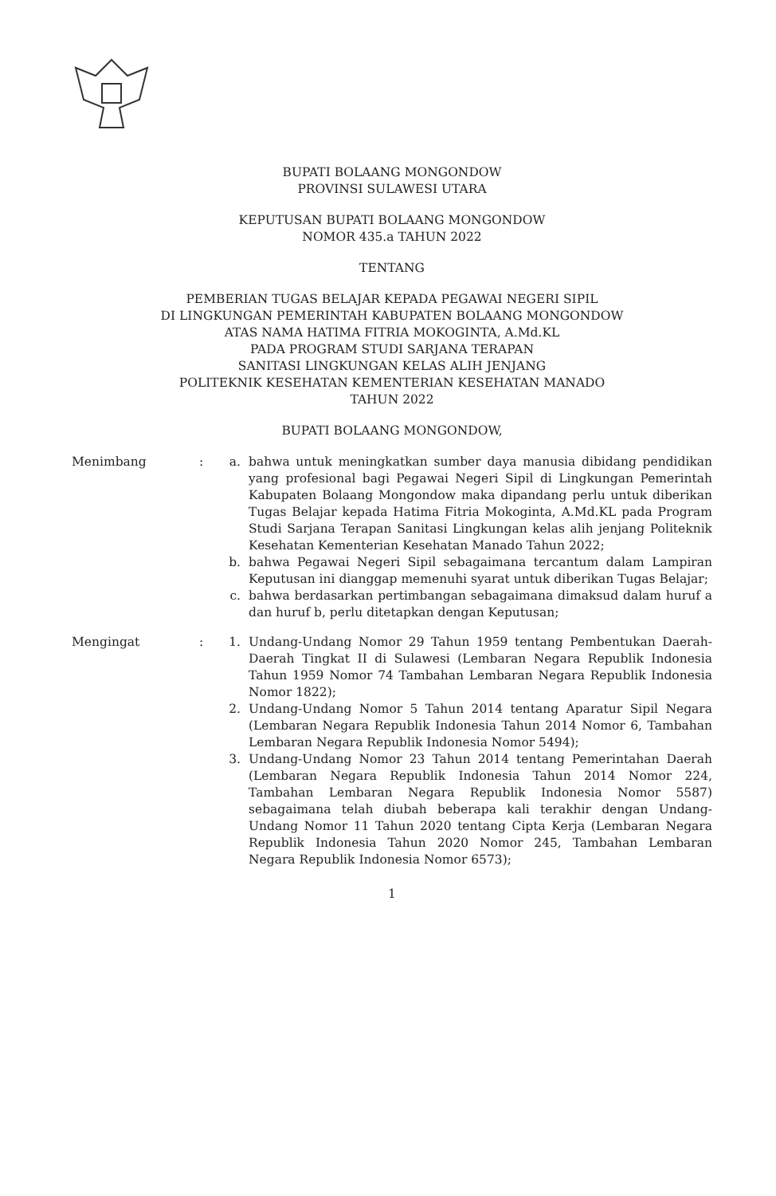BUPATI BOLAANG MONGONDOW
PROVINSI SULAWESI UTARA
KEPUTUSAN BUPATI BOLAANG MONGONDOW
NOMOR 435.a TAHUN 2022
TENTANG
PEMBERIAN TUGAS BELAJAR KEPADA PEGAWAI NEGERI SIPIL
DI LINGKUNGAN PEMERINTAH KABUPATEN BOLAANG MONGONDOW
ATAS NAMA HATIMA FITRIA MOKOGINTA, A.Md.KL
PADA PROGRAM STUDI SARJANA TERAPAN
SANITASI LINGKUNGAN KELAS ALIH JENJANG
POLITEKNIK KESEHATAN KEMENTERIAN KESEHATAN MANADO
TAHUN 2022
BUPATI BOLAANG MONGONDOW,
Menimbang : a. bahwa untuk meningkatkan sumber daya manusia dibidang pendidikan yang profesional bagi Pegawai Negeri Sipil di Lingkungan Pemerintah Kabupaten Bolaang Mongondow maka dipandang perlu untuk diberikan Tugas Belajar kepada Hatima Fitria Mokoginta, A.Md.KL pada Program Studi Sarjana Terapan Sanitasi Lingkungan kelas alih jenjang Politeknik Kesehatan Kementerian Kesehatan Manado Tahun 2022;
b. bahwa Pegawai Negeri Sipil sebagaimana tercantum dalam Lampiran Keputusan ini dianggap memenuhi syarat untuk diberikan Tugas Belajar;
c. bahwa berdasarkan pertimbangan sebagaimana dimaksud dalam huruf a dan huruf b, perlu ditetapkan dengan Keputusan;
Mengingat : 1. Undang-Undang Nomor 29 Tahun 1959 tentang Pembentukan Daerah-Daerah Tingkat II di Sulawesi (Lembaran Negara Republik Indonesia Tahun 1959 Nomor 74 Tambahan Lembaran Negara Republik Indonesia Nomor 1822);
2. Undang-Undang Nomor 5 Tahun 2014 tentang Aparatur Sipil Negara (Lembaran Negara Republik Indonesia Tahun 2014 Nomor 6, Tambahan Lembaran Negara Republik Indonesia Nomor 5494);
3. Undang-Undang Nomor 23 Tahun 2014 tentang Pemerintahan Daerah (Lembaran Negara Republik Indonesia Tahun 2014 Nomor 224, Tambahan Lembaran Negara Republik Indonesia Nomor 5587) sebagaimana telah diubah beberapa kali terakhir dengan Undang-Undang Nomor 11 Tahun 2020 tentang Cipta Kerja (Lembaran Negara Republik Indonesia Tahun 2020 Nomor 245, Tambahan Lembaran Negara Republik Indonesia Nomor 6573);
1